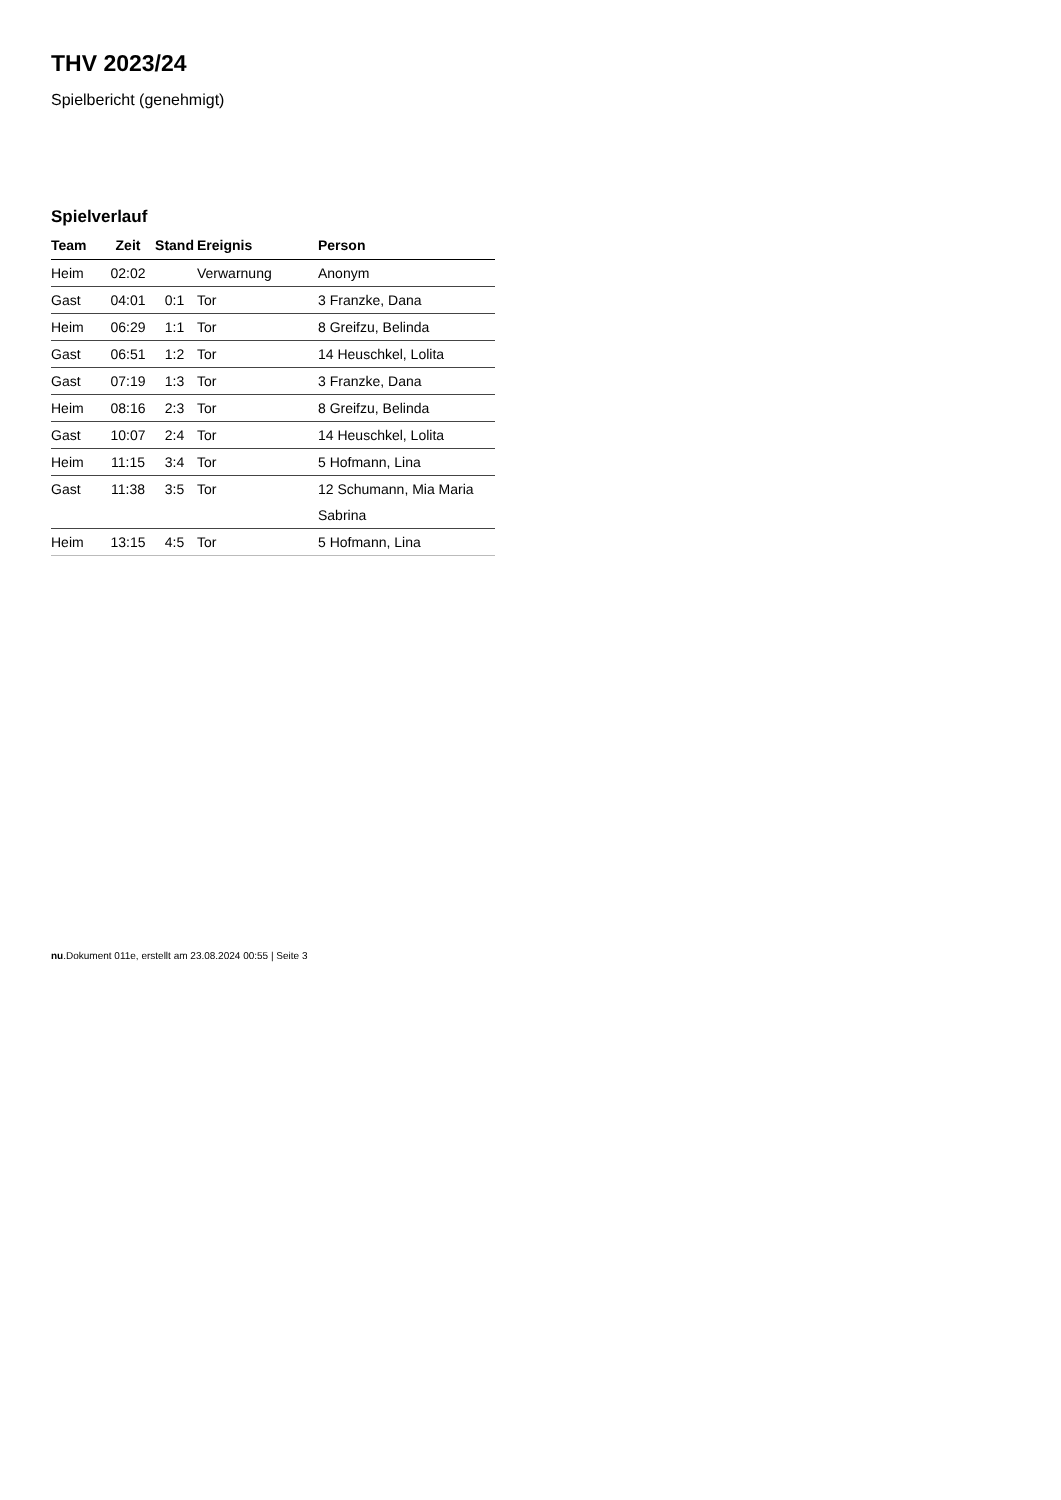THV 2023/24
Spielbericht (genehmigt)
Spielverlauf
| Team | Zeit | Stand | Ereignis | Person |
| --- | --- | --- | --- | --- |
| Heim | 02:02 | | Verwarnung | Anonym |
| Gast | 04:01 | 0:1 | Tor | 3 Franzke, Dana |
| Heim | 06:29 | 1:1 | Tor | 8 Greifzu, Belinda |
| Gast | 06:51 | 1:2 | Tor | 14 Heuschkel, Lolita |
| Gast | 07:19 | 1:3 | Tor | 3 Franzke, Dana |
| Heim | 08:16 | 2:3 | Tor | 8 Greifzu, Belinda |
| Gast | 10:07 | 2:4 | Tor | 14 Heuschkel, Lolita |
| Heim | 11:15 | 3:4 | Tor | 5 Hofmann, Lina |
| Gast | 11:38 | 3:5 | Tor | 12 Schumann, Mia Maria Sabrina |
| Heim | 13:15 | 4:5 | Tor | 5 Hofmann, Lina |
nu.Dokument 011e, erstellt am 23.08.2024 00:55 | Seite 3